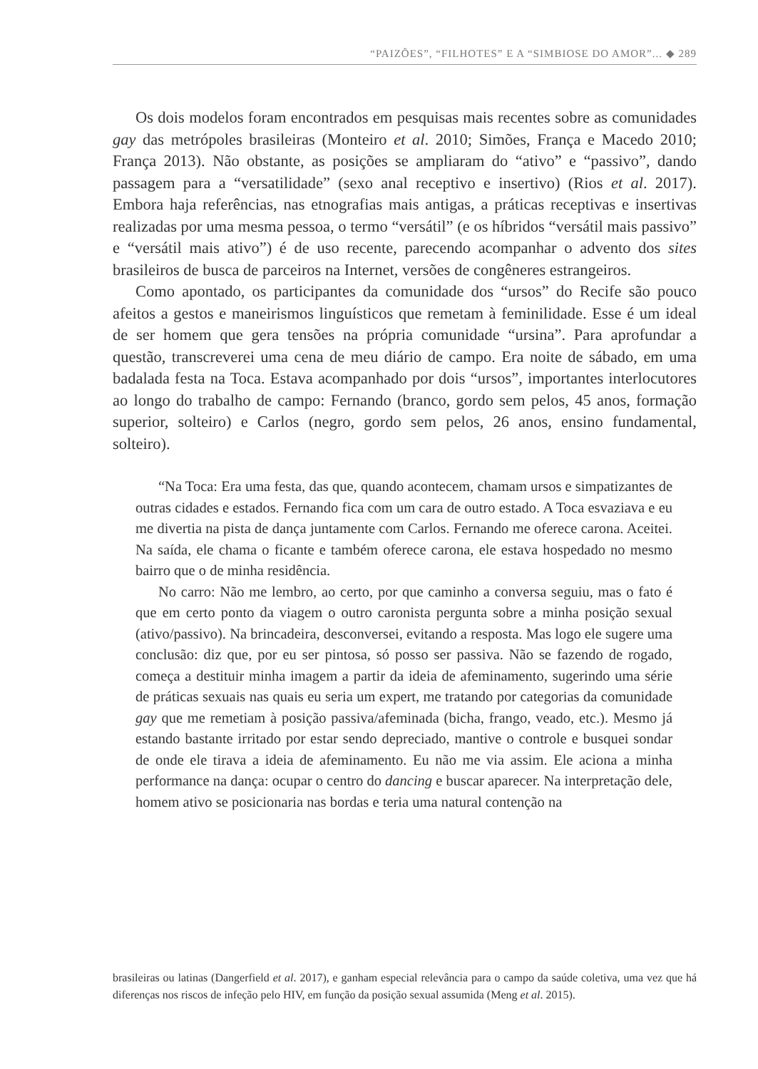“PAIZÕES”, “FILHOTES” E A “SIMBIOSE DO AMOR”... ◆ 289
Os dois modelos foram encontrados em pesquisas mais recentes sobre as comunidades gay das metrópoles brasileiras (Monteiro et al. 2010; Simões, França e Macedo 2010; França 2013). Não obstante, as posições se ampliaram do “ativo” e “passivo”, dando passagem para a “versatilidade” (sexo anal receptivo e insertivo) (Rios et al. 2017). Embora haja referências, nas etnografias mais antigas, a práticas receptivas e insertivas realizadas por uma mesma pessoa, o termo “versátil” (e os híbridos “versátil mais passivo” e “versátil mais ativo”) é de uso recente, parecendo acompanhar o advento dos sites brasileiros de busca de parceiros na Internet, versões de congêneres estrangeiros.
Como apontado, os participantes da comunidade dos “ursos” do Recife são pouco afeitos a gestos e maneirismos linguísticos que remetam à feminilidade. Esse é um ideal de ser homem que gera tensões na própria comunidade “ursina”. Para aprofundar a questão, transcreverei uma cena de meu diário de campo. Era noite de sábado, em uma badalada festa na Toca. Estava acompanhado por dois “ursos”, importantes interlocutores ao longo do trabalho de campo: Fernando (branco, gordo sem pelos, 45 anos, formação superior, solteiro) e Carlos (negro, gordo sem pelos, 26 anos, ensino fundamental, solteiro).
“Na Toca: Era uma festa, das que, quando acontecem, chamam ursos e simpatizantes de outras cidades e estados. Fernando fica com um cara de outro estado. A Toca esvaziava e eu me divertia na pista de dança juntamente com Carlos. Fernando me oferece carona. Aceitei. Na saída, ele chama o ficante e também oferece carona, ele estava hospedado no mesmo bairro que o de minha residência.
No carro: Não me lembro, ao certo, por que caminho a conversa seguiu, mas o fato é que em certo ponto da viagem o outro caronista pergunta sobre a minha posição sexual (ativo/passivo). Na brincadeira, desconversei, evitando a resposta. Mas logo ele sugere uma conclusão: diz que, por eu ser pintosa, só posso ser passiva. Não se fazendo de rogado, começa a destituir minha imagem a partir da ideia de afeminamento, sugerindo uma série de práticas sexuais nas quais eu seria um expert, me tratando por categorias da comunidade gay que me remetiam à posição passiva/afeminada (bicha, frango, veado, etc.). Mesmo já estando bastante irritado por estar sendo depreciado, mantive o controle e busquei sondar de onde ele tirava a ideia de afeminamento. Eu não me via assim. Ele aciona a minha performance na dança: ocupar o centro do dancing e buscar aparecer. Na interpretação dele, homem ativo se posicionaria nas bordas e teria uma natural contenção na
brasileiras ou latinas (Dangerfield et al. 2017), e ganham especial relevância para o campo da saúde coletiva, uma vez que há diferenças nos riscos de infeção pelo HIV, em função da posição sexual assumida (Meng et al. 2015).